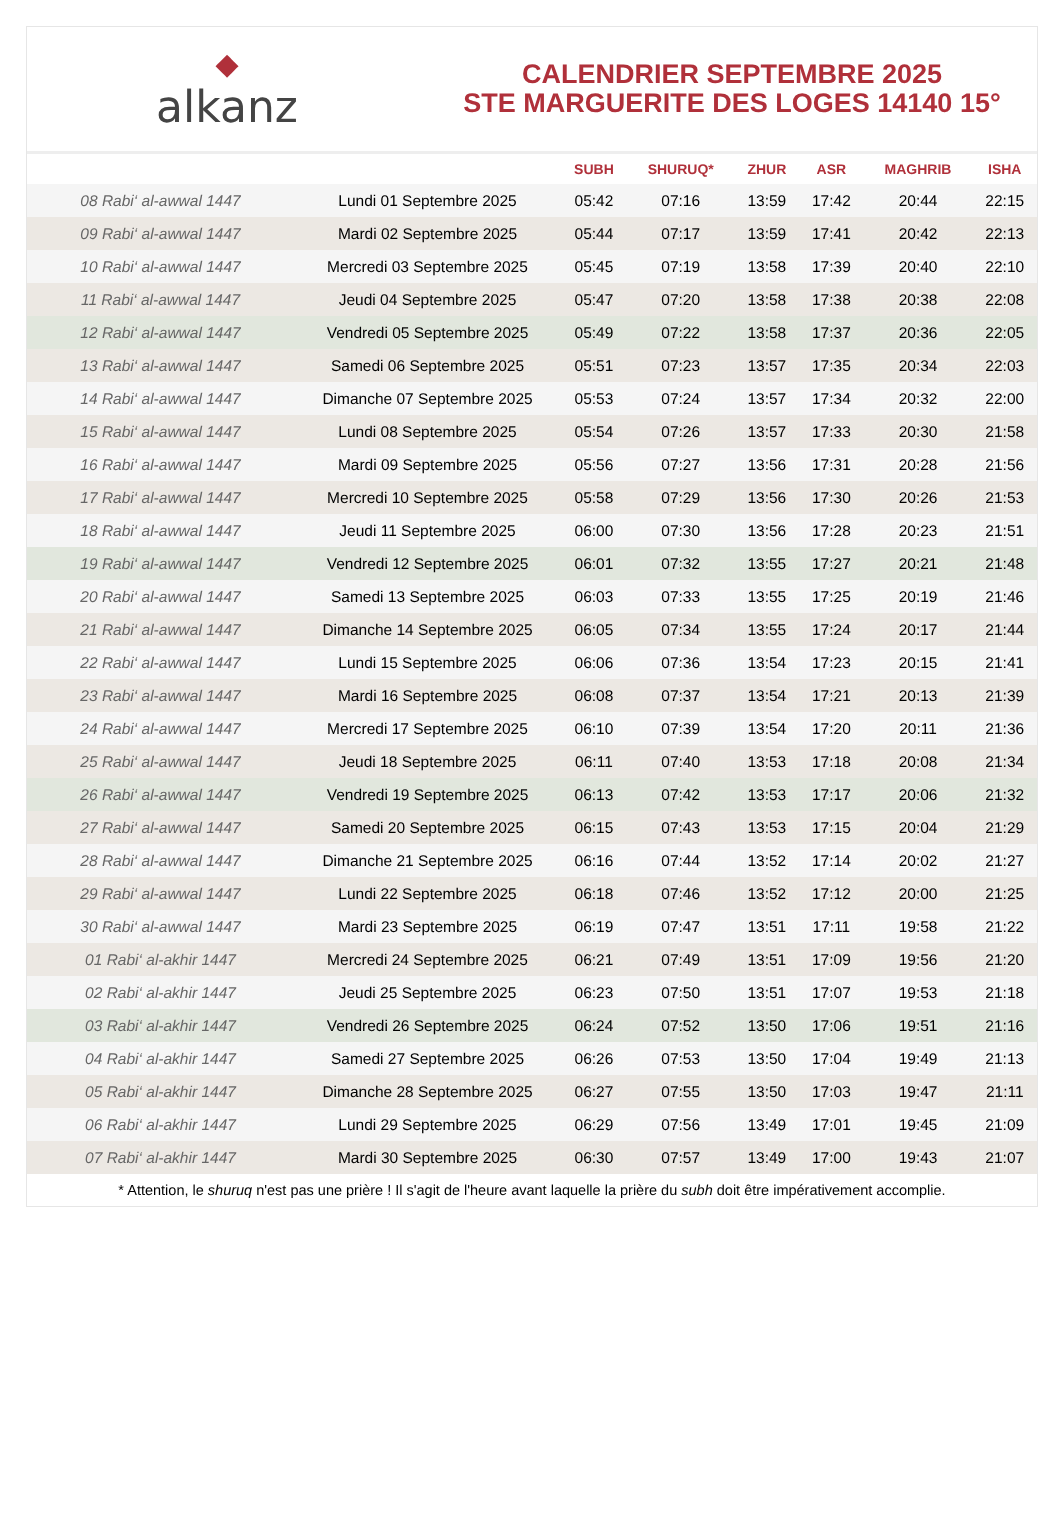◆
alkanz
CALENDRIER SEPTEMBRE 2025
STE MARGUERITE DES LOGES 14140 15°
| | | SUBH | SHURUQ* | ZHUR | ASR | MAGHRIB | ISHA |
| --- | --- | --- | --- | --- | --- | --- | --- |
| 08 Rabi‘ al-awwal 1447 | Lundi 01 Septembre 2025 | 05:42 | 07:16 | 13:59 | 17:42 | 20:44 | 22:15 |
| 09 Rabi‘ al-awwal 1447 | Mardi 02 Septembre 2025 | 05:44 | 07:17 | 13:59 | 17:41 | 20:42 | 22:13 |
| 10 Rabi‘ al-awwal 1447 | Mercredi 03 Septembre 2025 | 05:45 | 07:19 | 13:58 | 17:39 | 20:40 | 22:10 |
| 11 Rabi‘ al-awwal 1447 | Jeudi 04 Septembre 2025 | 05:47 | 07:20 | 13:58 | 17:38 | 20:38 | 22:08 |
| 12 Rabi‘ al-awwal 1447 | Vendredi 05 Septembre 2025 | 05:49 | 07:22 | 13:58 | 17:37 | 20:36 | 22:05 |
| 13 Rabi‘ al-awwal 1447 | Samedi 06 Septembre 2025 | 05:51 | 07:23 | 13:57 | 17:35 | 20:34 | 22:03 |
| 14 Rabi‘ al-awwal 1447 | Dimanche 07 Septembre 2025 | 05:53 | 07:24 | 13:57 | 17:34 | 20:32 | 22:00 |
| 15 Rabi‘ al-awwal 1447 | Lundi 08 Septembre 2025 | 05:54 | 07:26 | 13:57 | 17:33 | 20:30 | 21:58 |
| 16 Rabi‘ al-awwal 1447 | Mardi 09 Septembre 2025 | 05:56 | 07:27 | 13:56 | 17:31 | 20:28 | 21:56 |
| 17 Rabi‘ al-awwal 1447 | Mercredi 10 Septembre 2025 | 05:58 | 07:29 | 13:56 | 17:30 | 20:26 | 21:53 |
| 18 Rabi‘ al-awwal 1447 | Jeudi 11 Septembre 2025 | 06:00 | 07:30 | 13:56 | 17:28 | 20:23 | 21:51 |
| 19 Rabi‘ al-awwal 1447 | Vendredi 12 Septembre 2025 | 06:01 | 07:32 | 13:55 | 17:27 | 20:21 | 21:48 |
| 20 Rabi‘ al-awwal 1447 | Samedi 13 Septembre 2025 | 06:03 | 07:33 | 13:55 | 17:25 | 20:19 | 21:46 |
| 21 Rabi‘ al-awwal 1447 | Dimanche 14 Septembre 2025 | 06:05 | 07:34 | 13:55 | 17:24 | 20:17 | 21:44 |
| 22 Rabi‘ al-awwal 1447 | Lundi 15 Septembre 2025 | 06:06 | 07:36 | 13:54 | 17:23 | 20:15 | 21:41 |
| 23 Rabi‘ al-awwal 1447 | Mardi 16 Septembre 2025 | 06:08 | 07:37 | 13:54 | 17:21 | 20:13 | 21:39 |
| 24 Rabi‘ al-awwal 1447 | Mercredi 17 Septembre 2025 | 06:10 | 07:39 | 13:54 | 17:20 | 20:11 | 21:36 |
| 25 Rabi‘ al-awwal 1447 | Jeudi 18 Septembre 2025 | 06:11 | 07:40 | 13:53 | 17:18 | 20:08 | 21:34 |
| 26 Rabi‘ al-awwal 1447 | Vendredi 19 Septembre 2025 | 06:13 | 07:42 | 13:53 | 17:17 | 20:06 | 21:32 |
| 27 Rabi‘ al-awwal 1447 | Samedi 20 Septembre 2025 | 06:15 | 07:43 | 13:53 | 17:15 | 20:04 | 21:29 |
| 28 Rabi‘ al-awwal 1447 | Dimanche 21 Septembre 2025 | 06:16 | 07:44 | 13:52 | 17:14 | 20:02 | 21:27 |
| 29 Rabi‘ al-awwal 1447 | Lundi 22 Septembre 2025 | 06:18 | 07:46 | 13:52 | 17:12 | 20:00 | 21:25 |
| 30 Rabi‘ al-awwal 1447 | Mardi 23 Septembre 2025 | 06:19 | 07:47 | 13:51 | 17:11 | 19:58 | 21:22 |
| 01 Rabi‘ al-akhir 1447 | Mercredi 24 Septembre 2025 | 06:21 | 07:49 | 13:51 | 17:09 | 19:56 | 21:20 |
| 02 Rabi‘ al-akhir 1447 | Jeudi 25 Septembre 2025 | 06:23 | 07:50 | 13:51 | 17:07 | 19:53 | 21:18 |
| 03 Rabi‘ al-akhir 1447 | Vendredi 26 Septembre 2025 | 06:24 | 07:52 | 13:50 | 17:06 | 19:51 | 21:16 |
| 04 Rabi‘ al-akhir 1447 | Samedi 27 Septembre 2025 | 06:26 | 07:53 | 13:50 | 17:04 | 19:49 | 21:13 |
| 05 Rabi‘ al-akhir 1447 | Dimanche 28 Septembre 2025 | 06:27 | 07:55 | 13:50 | 17:03 | 19:47 | 21:11 |
| 06 Rabi‘ al-akhir 1447 | Lundi 29 Septembre 2025 | 06:29 | 07:56 | 13:49 | 17:01 | 19:45 | 21:09 |
| 07 Rabi‘ al-akhir 1447 | Mardi 30 Septembre 2025 | 06:30 | 07:57 | 13:49 | 17:00 | 19:43 | 21:07 |
* Attention, le shuruq n'est pas une prière ! Il s'agit de l'heure avant laquelle la prière du subh doit être impérativement accomplie.